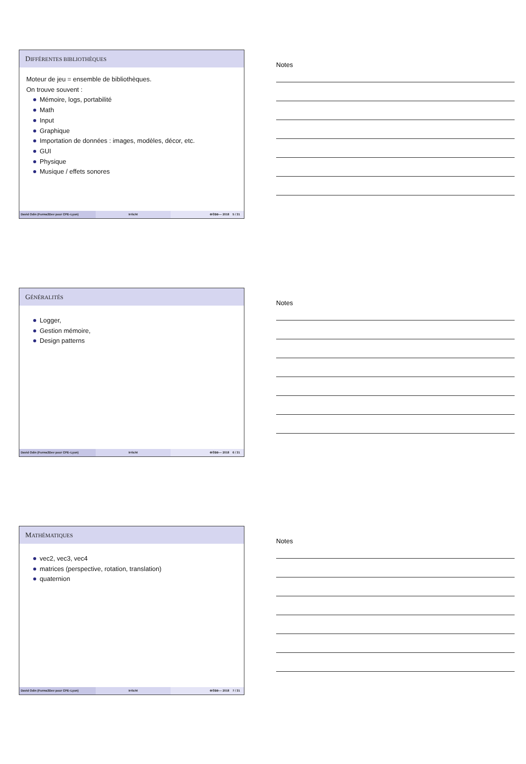DIFFÉRENTES BIBLIOTHÈQUES
Moteur de jeu = ensemble de bibliothèques.
On trouve souvent :
Mémoire, logs, portabilité
Math
Input
Graphique
Importation de données : images, modèles, décor, etc.
GUI
Physique
Musique / effets sonores
David Odin (Forma3Dev pour CPE–Lyon) Irrlicht ⊜①$⊚— 2018 5 / 31
Notes
GÉNÉRALITÉS
Logger,
Gestion mémoire,
Design patterns
David Odin (Forma3Dev pour CPE–Lyon) Irrlicht ⊜①$⊚— 2018 6 / 31
Notes
MATHÉMATIQUES
vec2, vec3, vec4
matrices (perspective, rotation, translation)
quaternion
David Odin (Forma3Dev pour CPE–Lyon) Irrlicht ⊜①$⊚— 2018 7 / 31
Notes